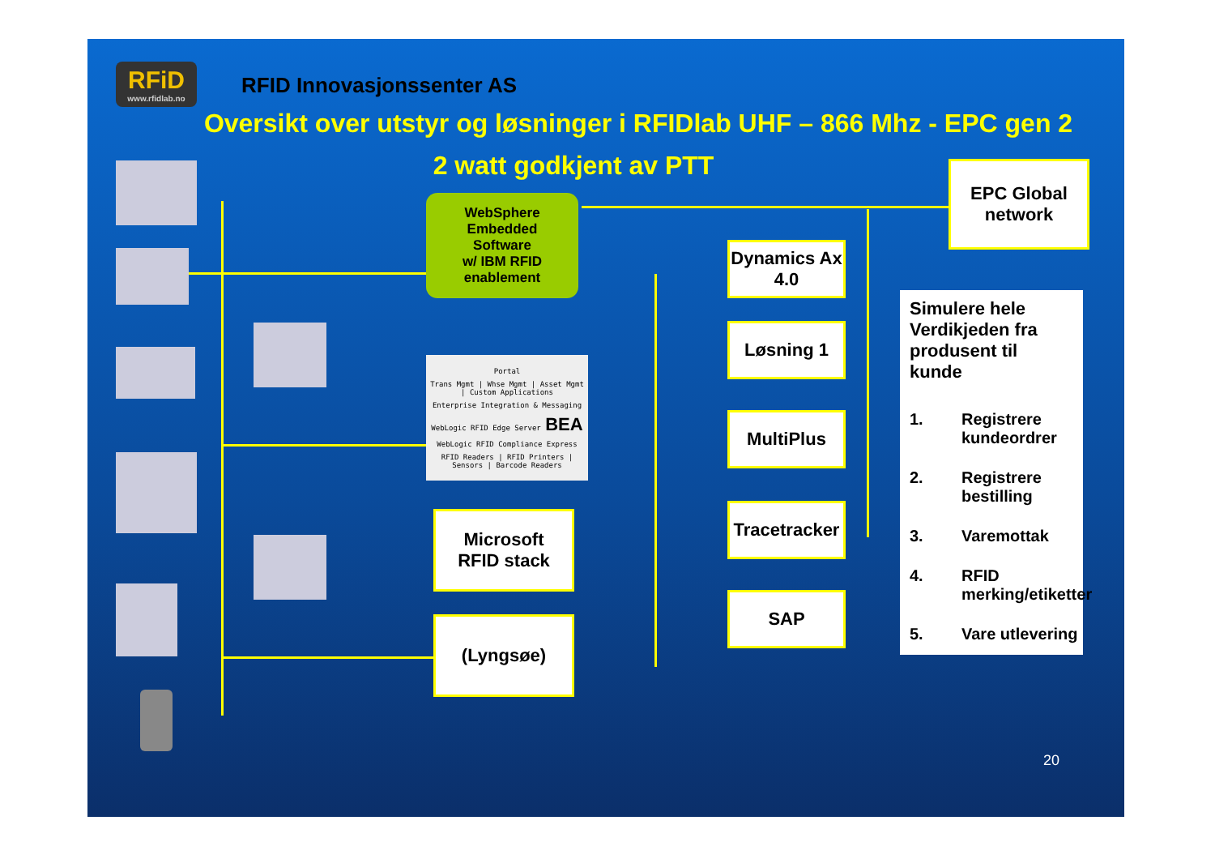RFiD
www.rfidlab.no
RFID Innovasjonssenter AS
Oversikt over utstyr og løsninger i RFIDlab UHF – 866 Mhz - EPC gen 2
2 watt godkjent av PTT
WebSphere
Embedded
Software
w/ IBM RFID
enablement
Portal
Trans Mgmt | Whse Mgmt | Asset Mgmt | Custom Applications
Enterprise Integration & Messaging
WebLogic RFID Edge Server BEA
WebLogic RFID Compliance Express
RFID Readers | RFID Printers | Sensors | Barcode Readers
Microsoft
RFID stack
(Lyngsøe)
Dynamics Ax
4.0
Løsning 1
MultiPlus
Tracetracker
SAP
EPC Global
network
Simulere hele Verdikjeden fra produsent til kunde
1. Registrere kundeordrer 2. Registrere bestilling 3. Varemottak 4. RFID merking/etiketter 5. Vare utlevering
20